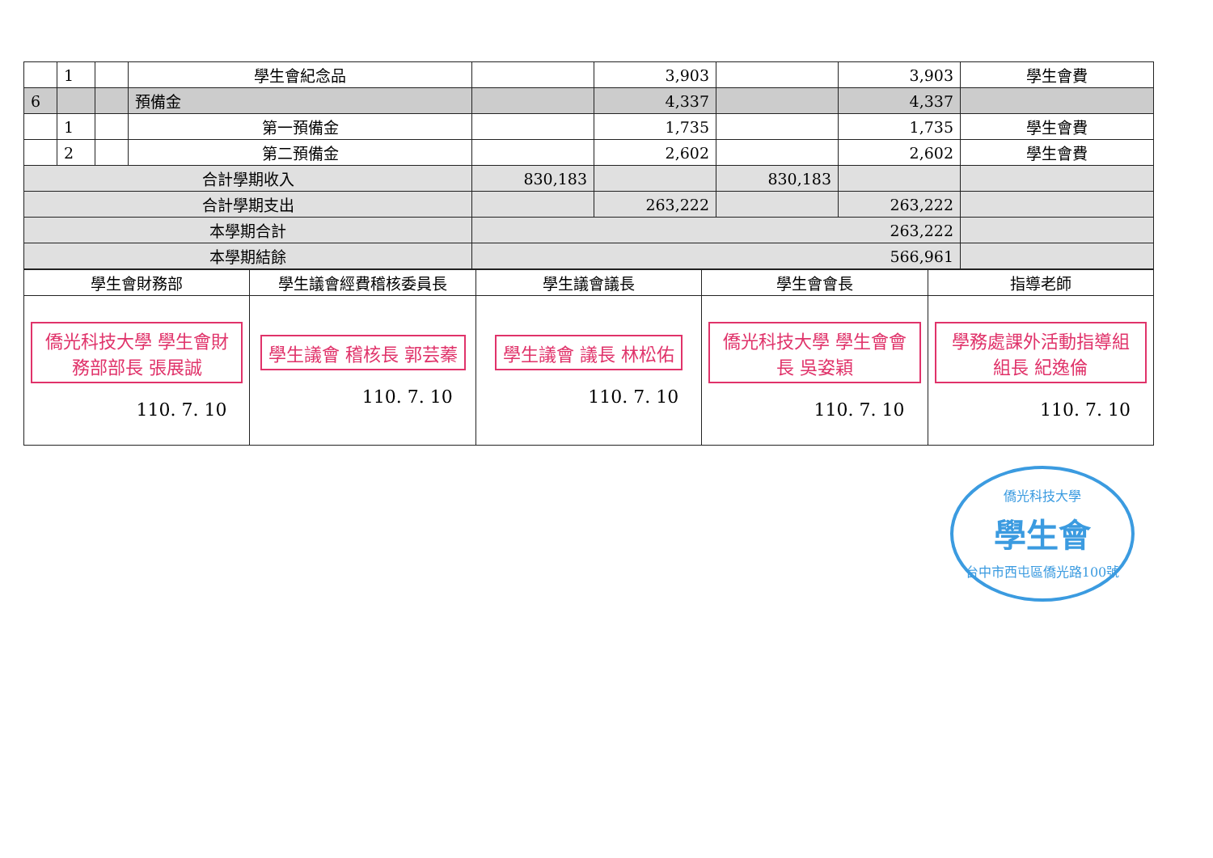| | 1 | | 學生會紀念品 | | 3,903 | | 3,903 | 學生會費 |
| 6 | | | 預備金 | | 4,337 | | 4,337 | |
| | 1 | | 第一預備金 | | 1,735 | | 1,735 | 學生會費 |
| | 2 | | 第二預備金 | | 2,602 | | 2,602 | 學生會費 |
| 合計學期收入 | | | | 830,183 | | 830,183 | | |
| 合計學期支出 | | | | | 263,222 | | 263,222 | |
| 本學期合計 | | | | 263,222 | | | | |
| 本學期結餘 | | | | 566,961 | | | | |
| 學生會財務部 | 學生議會經費稽核委員長 | 學生議會議長 | 學生會會長 | 指導老師 |
| 僑光科技大學 學生會財務部部長 張展誠 110. 7. 10 | 學生議會 稽核長 郭芸蓁 110. 7. 10 | 學生議會 議長 林松佑 110. 7. 10 | 僑光科技大學 學生會會長 吳姿穎 110. 7. 10 | 學務處課外活動指導組 組長 紀逸倫 110. 7. 10 |
僑光科技大學
學生會
台中市西屯區僑光路100號